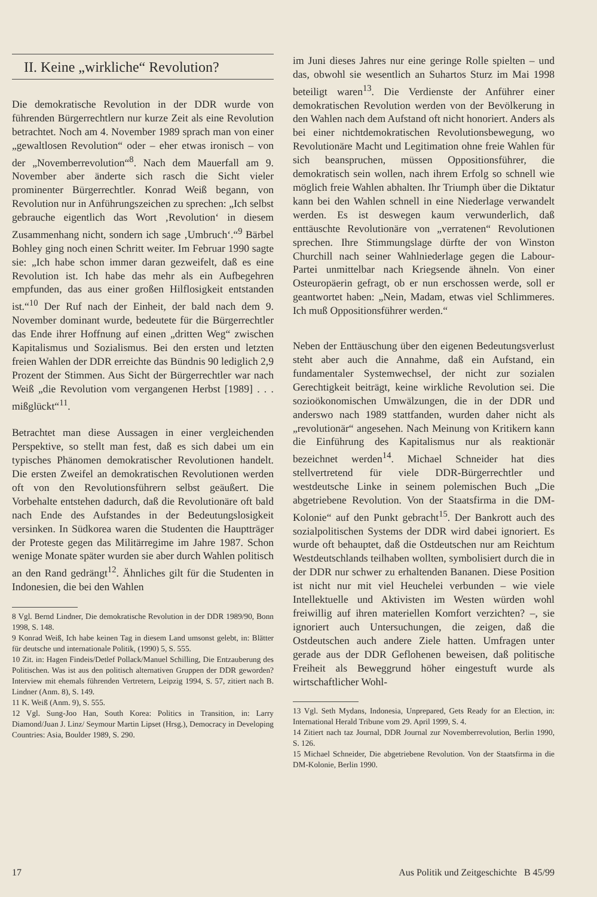II. Keine „wirkliche“ Revolution?
Die demokratische Revolution in der DDR wurde von führenden Bürgerrechtlern nur kurze Zeit als eine Revolution betrachtet. Noch am 4. November 1989 sprach man von einer „gewaltlosen Revolution“ oder – eher etwas ironisch – von der „Novemberrevolution“<sup>8</sup>. Nach dem Mauerfall am 9. November aber änderte sich rasch die Sicht vieler prominenter Bürgerrechtler. Konrad Weiß begann, von Revolution nur in Anführungszeichen zu sprechen: „Ich selbst gebrauche eigentlich das Wort ‚Revolution‘ in diesem Zusammenhang nicht, sondern ich sage ‚Umbruch‘.“<sup>9</sup> Bärbel Bohley ging noch einen Schritt weiter. Im Februar 1990 sagte sie: „Ich habe schon immer daran gezweifelt, daß es eine Revolution ist. Ich habe das mehr als ein Aufbegehren empfunden, das aus einer großen Hilflosigkeit entstanden ist.“<sup>10</sup> Der Ruf nach der Einheit, der bald nach dem 9. November dominant wurde, bedeutete für die Bürgerrechtler das Ende ihrer Hoffnung auf einen „dritten Weg“ zwischen Kapitalismus und Sozialismus. Bei den ersten und letzten freien Wahlen der DDR erreichte das Bündnis 90 lediglich 2,9 Prozent der Stimmen. Aus Sicht der Bürgerrechtler war nach Weiß „die Revolution vom vergangenen Herbst [1989] . . . mißglückt“<sup>11</sup>.
Betrachtet man diese Aussagen in einer vergleichenden Perspektive, so stellt man fest, daß es sich dabei um ein typisches Phänomen demokratischer Revolutionen handelt. Die ersten Zweifel an demokratischen Revolutionen werden oft von den Revolutionsführern selbst geäußert. Die Vorbehalte entstehen dadurch, daß die Revolutionäre oft bald nach Ende des Aufstandes in der Bedeutungslosigkeit versinken. In Südkorea waren die Studenten die Hauptträger der Proteste gegen das Militärregime im Jahre 1987. Schon wenige Monate später wurden sie aber durch Wahlen politisch an den Rand gedrängt<sup>12</sup>. Ähnliches gilt für die Studenten in Indonesien, die bei den Wahlen
8 Vgl. Bernd Lindner, Die demokratische Revolution in der DDR 1989/90, Bonn 1998, S. 148.
9 Konrad Weiß, Ich habe keinen Tag in diesem Land umsonst gelebt, in: Blätter für deutsche und internationale Politik, (1990) 5, S. 555.
10 Zit. in: Hagen Findeis/Detlef Pollack/Manuel Schilling, Die Entzauberung des Politischen. Was ist aus den politisch alternativen Gruppen der DDR geworden? Interview mit ehemals führenden Vertretern, Leipzig 1994, S. 57, zitiert nach B. Lindner (Anm. 8), S. 149.
11 K. Weiß (Anm. 9), S. 555.
12 Vgl. Sung-Joo Han, South Korea: Politics in Transition, in: Larry Diamond/Juan J. Linz/ Seymour Martin Lipset (Hrsg.), Democracy in Developing Countries: Asia, Boulder 1989, S. 290.
im Juni dieses Jahres nur eine geringe Rolle spielten – und das, obwohl sie wesentlich an Suhartos Sturz im Mai 1998 beteiligt waren<sup>13</sup>. Die Verdienste der Anführer einer demokratischen Revolution werden von der Bevölkerung in den Wahlen nach dem Aufstand oft nicht honoriert. Anders als bei einer nichtdemokratischen Revolutionsbewegung, wo Revolutionäre Macht und Legitimation ohne freie Wahlen für sich beanspruchen, müssen Oppositionsführer, die demokratisch sein wollen, nach ihrem Erfolg so schnell wie möglich freie Wahlen abhalten. Ihr Triumph über die Diktatur kann bei den Wahlen schnell in eine Niederlage verwandelt werden. Es ist deswegen kaum verwunderlich, daß enttäuschte Revolutionäre von „verratenen“ Revolutionen sprechen. Ihre Stimmungslage dürfte der von Winston Churchill nach seiner Wahlniederlage gegen die Labour-Partei unmittelbar nach Kriegsende ähneln. Von einer Osteuropäerin gefragt, ob er nun erschossen werde, soll er geantwortet haben: „Nein, Madam, etwas viel Schlimmeres. Ich muß Oppositionsführer werden.“
Neben der Enttäuschung über den eigenen Bedeutungsverlust steht aber auch die Annahme, daß ein Aufstand, ein fundamentaler Systemwechsel, der nicht zur sozialen Gerechtigkeit beiträgt, keine wirkliche Revolution sei. Die sozioökonomischen Umwälzungen, die in der DDR und anderswo nach 1989 stattfanden, wurden daher nicht als „revolutionär“ angesehen. Nach Meinung von Kritikern kann die Einführung des Kapitalismus nur als reaktionär bezeichnet werden<sup>14</sup>. Michael Schneider hat dies stellvertretend für viele DDR-Bürgerrechtler und westdeutsche Linke in seinem polemischen Buch „Die abgetriebene Revolution. Von der Staatsfirma in die DM-Kolonie“ auf den Punkt gebracht<sup>15</sup>. Der Bankrott auch des sozialpolitischen Systems der DDR wird dabei ignoriert. Es wurde oft behauptet, daß die Ostdeutschen nur am Reichtum Westdeutschlands teilhaben wollten, symbolisiert durch die in der DDR nur schwer zu erhaltenden Bananen. Diese Position ist nicht nur mit viel Heuchelei verbunden – wie viele Intellektuelle und Aktivisten im Westen würden wohl freiwillig auf ihren materiellen Komfort verzichten? –, sie ignoriert auch Untersuchungen, die zeigen, daß die Ostdeutschen auch andere Ziele hatten. Umfragen unter gerade aus der DDR Geflohenen beweisen, daß politische Freiheit als Beweggrund höher eingestuft wurde als wirtschaftlicher Wohl-
13 Vgl. Seth Mydans, Indonesia, Unprepared, Gets Ready for an Election, in: International Herald Tribune vom 29. April 1999, S. 4.
14 Zitiert nach taz Journal, DDR Journal zur Novemberrevolution, Berlin 1990, S. 126.
15 Michael Schneider, Die abgetriebene Revolution. Von der Staatsfirma in die DM-Kolonie, Berlin 1990.
17 Aus Politik und Zeitgeschichte B 45/99